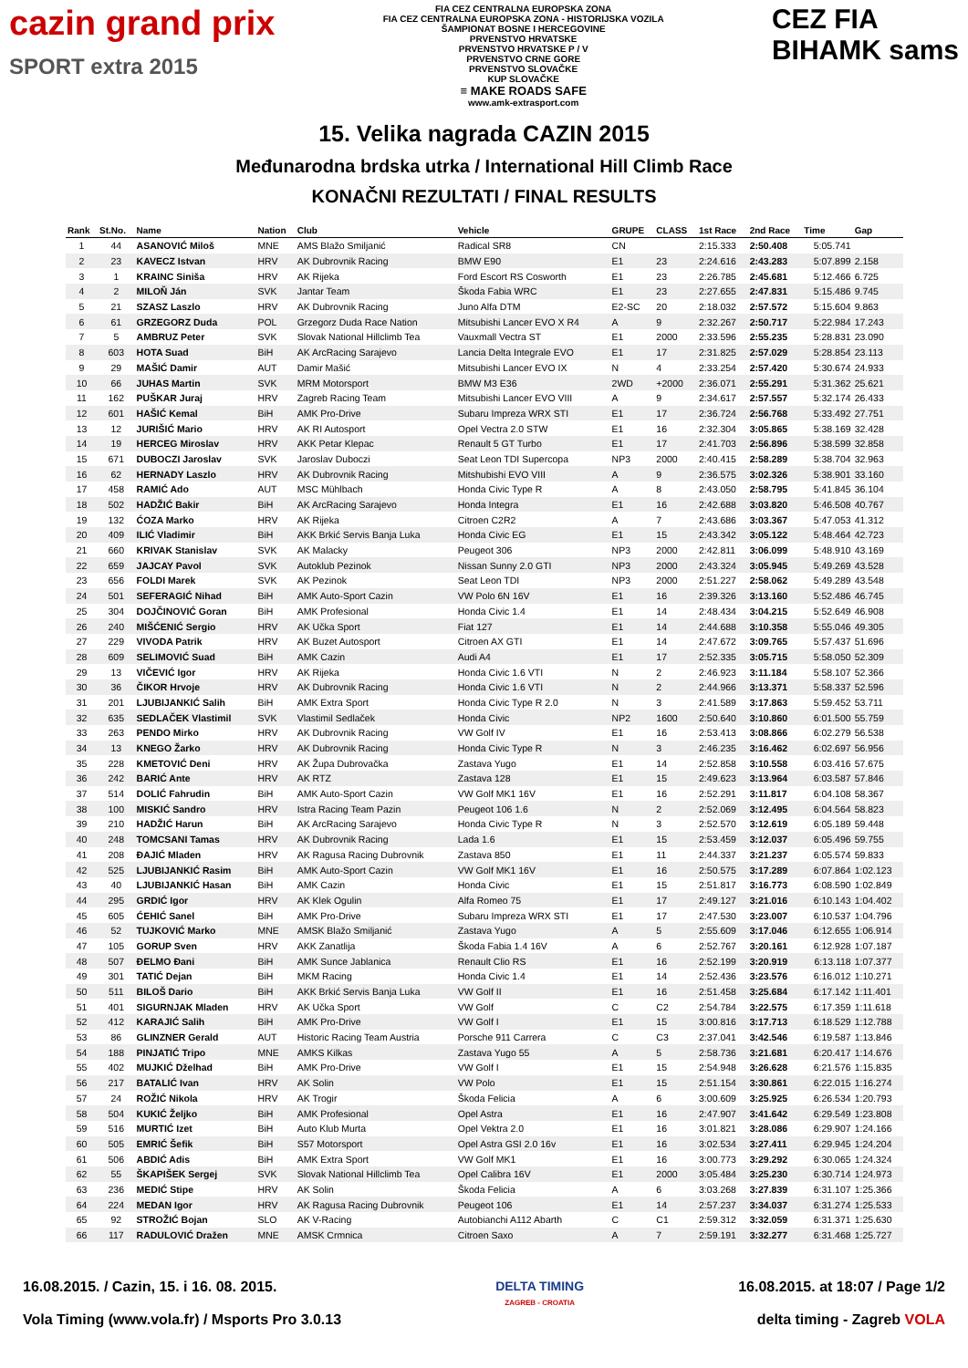cazin grand prix
SPORT extra 2015
FIA CEZ CENTRALNA EUROPSKA ZONA
FIA CEZ CENTRALNA EUROPSKA ZONA - HISTORIJSKA VOZILA
ŠAMPIONAT BOSNE I HERCEGOVINE
PRVENSTVO HRVATSKE
PRVENSTVO HRVATSKE P / V
PRVENSTVO CRNE GORE
PRVENSTVO SLOVAČKE
KUP SLOVAČKE
≡ MAKE ROADS SAFE
www.amk-extrasport.com
CEZ FIA
BIHAMK sams
15. Velika nagrada CAZIN 2015
Međunarodna brdska utrka / International Hill Climb Race
KONAČNI REZULTATI / FINAL RESULTS
| Rank | St.No. | Name | Nation | Club | Vehicle | GRUPE | CLASS | 1st Race | 2nd Race | Time | Gap |
| --- | --- | --- | --- | --- | --- | --- | --- | --- | --- | --- | --- |
| 1 | 44 | ASANOVIĆ Miloš | MNE | AMS Blažo Smiljanić | Radical SR8 | CN | | 2:15.333 | 2:50.408 | 5:05.741 | |
| 2 | 23 | KAVECZ Istvan | HRV | AK Dubrovnik Racing | BMW E90 | E1 | 23 | 2:24.616 | 2:43.283 | 5:07.899 | 2.158 |
| 3 | 1 | KRAINC Siniša | HRV | AK Rijeka | Ford Escort RS Cosworth | E1 | 23 | 2:26.785 | 2:45.681 | 5:12.466 | 6.725 |
| 4 | 2 | MILOŇ Ján | SVK | Jantar Team | Škoda Fabia WRC | E1 | 23 | 2:27.655 | 2:47.831 | 5:15.486 | 9.745 |
| 5 | 21 | SZASZ Laszlo | HRV | AK Dubrovnik Racing | Juno Alfa DTM | E2-SC | 20 | 2:18.032 | 2:57.572 | 5:15.604 | 9.863 |
| 6 | 61 | GRZEGORZ Duda | POL | Grzegorz Duda Race Nation | Mitsubishi Lancer EVO X R4 | A | 9 | 2:32.267 | 2:50.717 | 5:22.984 | 17.243 |
| 7 | 5 | AMBRUZ Peter | SVK | Slovak National Hillclimb Tea | Vauxmall Vectra ST | E1 | 2000 | 2:33.596 | 2:55.235 | 5:28.831 | 23.090 |
| 8 | 603 | HOTA Suad | BiH | AK ArcRacing Sarajevo | Lancia Delta Integrale EVO | E1 | 17 | 2:31.825 | 2:57.029 | 5:28.854 | 23.113 |
| 9 | 29 | MAŠIĆ Damir | AUT | Damir Mašić | Mitsubishi Lancer EVO IX | N | 4 | 2:33.254 | 2:57.420 | 5:30.674 | 24.933 |
| 10 | 66 | JUHAS Martin | SVK | MRM Motorsport | BMW M3 E36 | 2WD | +2000 | 2:36.071 | 2:55.291 | 5:31.362 | 25.621 |
| 11 | 162 | PUŠKAR Juraj | HRV | Zagreb Racing Team | Mitsubishi Lancer EVO VIII | A | 9 | 2:34.617 | 2:57.557 | 5:32.174 | 26.433 |
| 12 | 601 | HAŠIĆ Kemal | BiH | AMK Pro-Drive | Subaru Impreza WRX STI | E1 | 17 | 2:36.724 | 2:56.768 | 5:33.492 | 27.751 |
| 13 | 12 | JURIŠIĆ Mario | HRV | AK RI Autosport | Opel Vectra 2.0 STW | E1 | 16 | 2:32.304 | 3:05.865 | 5:38.169 | 32.428 |
| 14 | 19 | HERCEG Miroslav | HRV | AKK Petar Klepac | Renault 5 GT Turbo | E1 | 17 | 2:41.703 | 2:56.896 | 5:38.599 | 32.858 |
| 15 | 671 | DUBOCZI Jaroslav | SVK | Jaroslav Duboczi | Seat Leon TDI Supercopa | NP3 | 2000 | 2:40.415 | 2:58.289 | 5:38.704 | 32.963 |
| 16 | 62 | HERNADY Laszlo | HRV | AK Dubrovnik Racing | Mitshubishi EVO VIII | A | 9 | 2:36.575 | 3:02.326 | 5:38.901 | 33.160 |
| 17 | 458 | RAMIĆ Ado | AUT | MSC Mühlbach | Honda Civic Type R | A | 8 | 2:43.050 | 2:58.795 | 5:41.845 | 36.104 |
| 18 | 502 | HADŽIĆ Bakir | BiH | AK ArcRacing Sarajevo | Honda Integra | E1 | 16 | 2:42.688 | 3:03.820 | 5:46.508 | 40.767 |
| 19 | 132 | ĆOZA Marko | HRV | AK Rijeka | Citroen C2R2 | A | 7 | 2:43.686 | 3:03.367 | 5:47.053 | 41.312 |
| 20 | 409 | ILIĆ Vladimir | BiH | AKK Brkić Servis Banja Luka | Honda Civic EG | E1 | 15 | 2:43.342 | 3:05.122 | 5:48.464 | 42.723 |
| 21 | 660 | KRIVAK Stanislav | SVK | AK Malacky | Peugeot 306 | NP3 | 2000 | 2:42.811 | 3:06.099 | 5:48.910 | 43.169 |
| 22 | 659 | JAJCAY Pavol | SVK | Autoklub Pezinok | Nissan Sunny 2.0 GTI | NP3 | 2000 | 2:43.324 | 3:05.945 | 5:49.269 | 43.528 |
| 23 | 656 | FOLDI Marek | SVK | AK Pezinok | Seat Leon TDI | NP3 | 2000 | 2:51.227 | 2:58.062 | 5:49.289 | 43.548 |
| 24 | 501 | SEFERAGIĆ Nihad | BiH | AMK Auto-Sport Cazin | VW Polo 6N 16V | E1 | 16 | 2:39.326 | 3:13.160 | 5:52.486 | 46.745 |
| 25 | 304 | DOJČINOVIĆ Goran | BiH | AMK Profesional | Honda Civic 1.4 | E1 | 14 | 2:48.434 | 3:04.215 | 5:52.649 | 46.908 |
| 26 | 240 | MIŠĆENIĆ Sergio | HRV | AK Učka Sport | Fiat 127 | E1 | 14 | 2:44.688 | 3:10.358 | 5:55.046 | 49.305 |
| 27 | 229 | VIVODA Patrik | HRV | AK Buzet Autosport | Citroen AX GTI | E1 | 14 | 2:47.672 | 3:09.765 | 5:57.437 | 51.696 |
| 28 | 609 | SELIMOVIĆ Suad | BiH | AMK Cazin | Audi A4 | E1 | 17 | 2:52.335 | 3:05.715 | 5:58.050 | 52.309 |
| 29 | 13 | VIČEVIĆ Igor | HRV | AK Rijeka | Honda Civic 1.6 VTI | N | 2 | 2:46.923 | 3:11.184 | 5:58.107 | 52.366 |
| 30 | 36 | ČIKOR Hrvoje | HRV | AK Dubrovnik Racing | Honda Civic 1.6 VTI | N | 2 | 2:44.966 | 3:13.371 | 5:58.337 | 52.596 |
| 31 | 201 | LJUBIJANKIĆ Salih | BiH | AMK Extra Sport | Honda Civic Type R 2.0 | N | 3 | 2:41.589 | 3:17.863 | 5:59.452 | 53.711 |
| 32 | 635 | SEDLAČEK Vlastimil | SVK | Vlastimil Sedlaček | Honda Civic | NP2 | 1600 | 2:50.640 | 3:10.860 | 6:01.500 | 55.759 |
| 33 | 263 | PENDO Mirko | HRV | AK Dubrovnik Racing | VW Golf IV | E1 | 16 | 2:53.413 | 3:08.866 | 6:02.279 | 56.538 |
| 34 | 13 | KNEGO Žarko | HRV | AK Dubrovnik Racing | Honda Civic Type R | N | 3 | 2:46.235 | 3:16.462 | 6:02.697 | 56.956 |
| 35 | 228 | KMETOVIĆ Deni | HRV | AK Župa Dubrovačka | Zastava Yugo | E1 | 14 | 2:52.858 | 3:10.558 | 6:03.416 | 57.675 |
| 36 | 242 | BARIĆ Ante | HRV | AK RTZ | Zastava 128 | E1 | 15 | 2:49.623 | 3:13.964 | 6:03.587 | 57.846 |
| 37 | 514 | DOLIĆ Fahrudin | BiH | AMK Auto-Sport Cazin | VW Golf MK1 16V | E1 | 16 | 2:52.291 | 3:11.817 | 6:04.108 | 58.367 |
| 38 | 100 | MISKIĆ Sandro | HRV | Istra Racing Team Pazin | Peugeot 106 1.6 | N | 2 | 2:52.069 | 3:12.495 | 6:04.564 | 58.823 |
| 39 | 210 | HADŽIĆ Harun | BiH | AK ArcRacing Sarajevo | Honda Civic Type R | N | 3 | 2:52.570 | 3:12.619 | 6:05.189 | 59.448 |
| 40 | 248 | TOMCSANI Tamas | HRV | AK Dubrovnik Racing | Lada 1.6 | E1 | 15 | 2:53.459 | 3:12.037 | 6:05.496 | 59.755 |
| 41 | 208 | ĐAJIĆ Mladen | HRV | AK Ragusa Racing Dubrovnik | Zastava 850 | E1 | 11 | 2:44.337 | 3:21.237 | 6:05.574 | 59.833 |
| 42 | 525 | LJUBIJANKIĆ Rasim | BiH | AMK Auto-Sport Cazin | VW Golf MK1 16V | E1 | 16 | 2:50.575 | 3:17.289 | 6:07.864 | 1:02.123 |
| 43 | 40 | LJUBIJANKIĆ Hasan | BiH | AMK Cazin | Honda Civic | E1 | 15 | 2:51.817 | 3:16.773 | 6:08.590 | 1:02.849 |
| 44 | 295 | GRDIĆ Igor | HRV | AK Klek Ogulin | Alfa Romeo 75 | E1 | 17 | 2:49.127 | 3:21.016 | 6:10.143 | 1:04.402 |
| 45 | 605 | ĆEHIĆ Sanel | BiH | AMK Pro-Drive | Subaru Impreza WRX STI | E1 | 17 | 2:47.530 | 3:23.007 | 6:10.537 | 1:04.796 |
| 46 | 52 | TUJKOVIĆ Marko | MNE | AMSK Blažo Smiljanić | Zastava Yugo | A | 5 | 2:55.609 | 3:17.046 | 6:12.655 | 1:06.914 |
| 47 | 105 | GORUP Sven | HRV | AKK Zanatlija | Škoda Fabia 1.4 16V | A | 6 | 2:52.767 | 3:20.161 | 6:12.928 | 1:07.187 |
| 48 | 507 | ĐELMO Đani | BiH | AMK Sunce Jablanica | Renault Clio RS | E1 | 16 | 2:52.199 | 3:20.919 | 6:13.118 | 1:07.377 |
| 49 | 301 | TATIĆ Dejan | BiH | MKM Racing | Honda Civic 1.4 | E1 | 14 | 2:52.436 | 3:23.576 | 6:16.012 | 1:10.271 |
| 50 | 511 | BILOŠ Dario | BiH | AKK Brkić Servis Banja Luka | VW Golf II | E1 | 16 | 2:51.458 | 3:25.684 | 6:17.142 | 1:11.401 |
| 51 | 401 | SIGURNJAK Mladen | HRV | AK Učka Sport | VW Golf | C | C2 | 2:54.784 | 3:22.575 | 6:17.359 | 1:11.618 |
| 52 | 412 | KARAJIĆ Salih | BiH | AMK Pro-Drive | VW Golf I | E1 | 15 | 3:00.816 | 3:17.713 | 6:18.529 | 1:12.788 |
| 53 | 86 | GLINZNER Gerald | AUT | Historic Racing Team Austria | Porsche 911 Carrera | C | C3 | 2:37.041 | 3:42.546 | 6:19.587 | 1:13.846 |
| 54 | 188 | PINJATIĆ Tripo | MNE | AMKS Kilkas | Zastava Yugo 55 | A | 5 | 2:58.736 | 3:21.681 | 6:20.417 | 1:14.676 |
| 55 | 402 | MUJKIĆ Dželhad | BiH | AMK Pro-Drive | VW Golf I | E1 | 15 | 2:54.948 | 3:26.628 | 6:21.576 | 1:15.835 |
| 56 | 217 | BATALIĆ Ivan | HRV | AK Solin | VW Polo | E1 | 15 | 2:51.154 | 3:30.861 | 6:22.015 | 1:16.274 |
| 57 | 24 | ROŽIĆ Nikola | HRV | AK Trogir | Škoda Felicia | A | 6 | 3:00.609 | 3:25.925 | 6:26.534 | 1:20.793 |
| 58 | 504 | KUKIĆ Željko | BiH | AMK Profesional | Opel Astra | E1 | 16 | 2:47.907 | 3:41.642 | 6:29.549 | 1:23.808 |
| 59 | 516 | MURTIĆ Izet | BiH | Auto Klub Murta | Opel Vektra 2.0 | E1 | 16 | 3:01.821 | 3:28.086 | 6:29.907 | 1:24.166 |
| 60 | 505 | EMRIĆ Šefik | BiH | S57 Motorsport | Opel Astra GSI 2.0 16v | E1 | 16 | 3:02.534 | 3:27.411 | 6:29.945 | 1:24.204 |
| 61 | 506 | ABDIĆ Adis | BiH | AMK Extra Sport | VW Golf MK1 | E1 | 16 | 3:00.773 | 3:29.292 | 6:30.065 | 1:24.324 |
| 62 | 55 | ŠKAPIŠEK Sergej | SVK | Slovak National Hillclimb Tea | Opel Calibra 16V | E1 | 2000 | 3:05.484 | 3:25.230 | 6:30.714 | 1:24.973 |
| 63 | 236 | MEDIĆ Stipe | HRV | AK Solin | Škoda Felicia | A | 6 | 3:03.268 | 3:27.839 | 6:31.107 | 1:25.366 |
| 64 | 224 | MEDAN Igor | HRV | AK Ragusa Racing Dubrovnik | Peugeot 106 | E1 | 14 | 2:57.237 | 3:34.037 | 6:31.274 | 1:25.533 |
| 65 | 92 | STROŽIĆ Bojan | SLO | AK V-Racing | Autobianchi A112 Abarth | C | C1 | 2:59.312 | 3:32.059 | 6:31.371 | 1:25.630 |
| 66 | 117 | RADULOVIĆ Dražen | MNE | AMSK Crmnica | Citroen Saxo | A | 7 | 2:59.191 | 3:32.277 | 6:31.468 | 1:25.727 |
16.08.2015. / Cazin, 15. i 16. 08. 2015.
Vola Timing (www.vola.fr) / Msports Pro 3.0.13
DELTA TIMING
ZAGREB - CROATIA
16.08.2015. at 18:07 / Page 1/2
delta timing - Zagreb VOLA